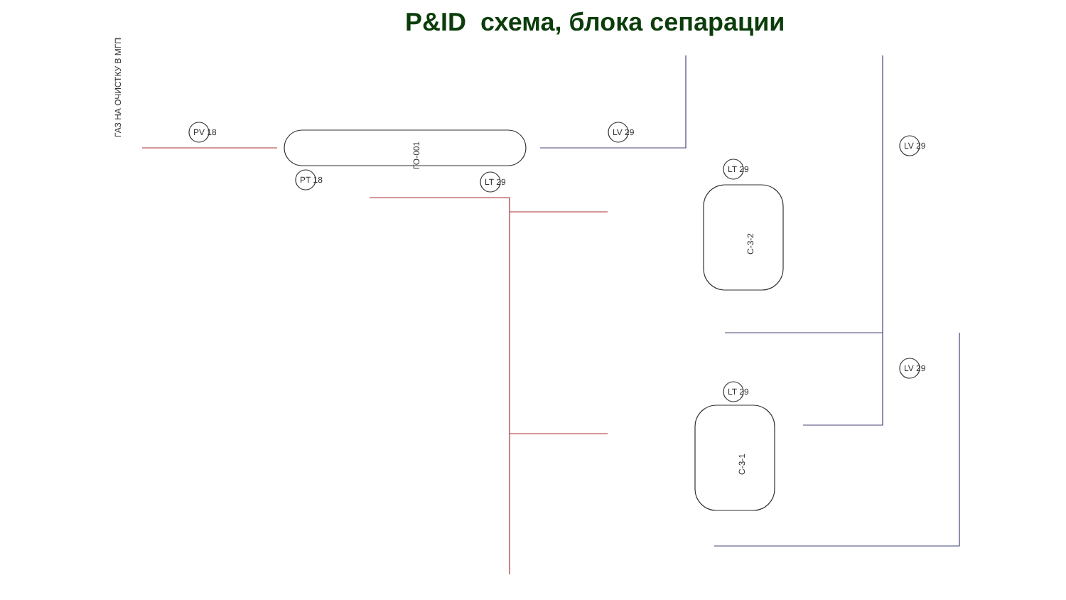P&ID схема, блока сепарации
ГАЗ НА ОЧИСТКУ В МГПЗ
ГО-001
С-3-2
С-3-1
PV 18
PT 18
LV 29
LT 29
LT 29
LT 29
LV 29
LV 29